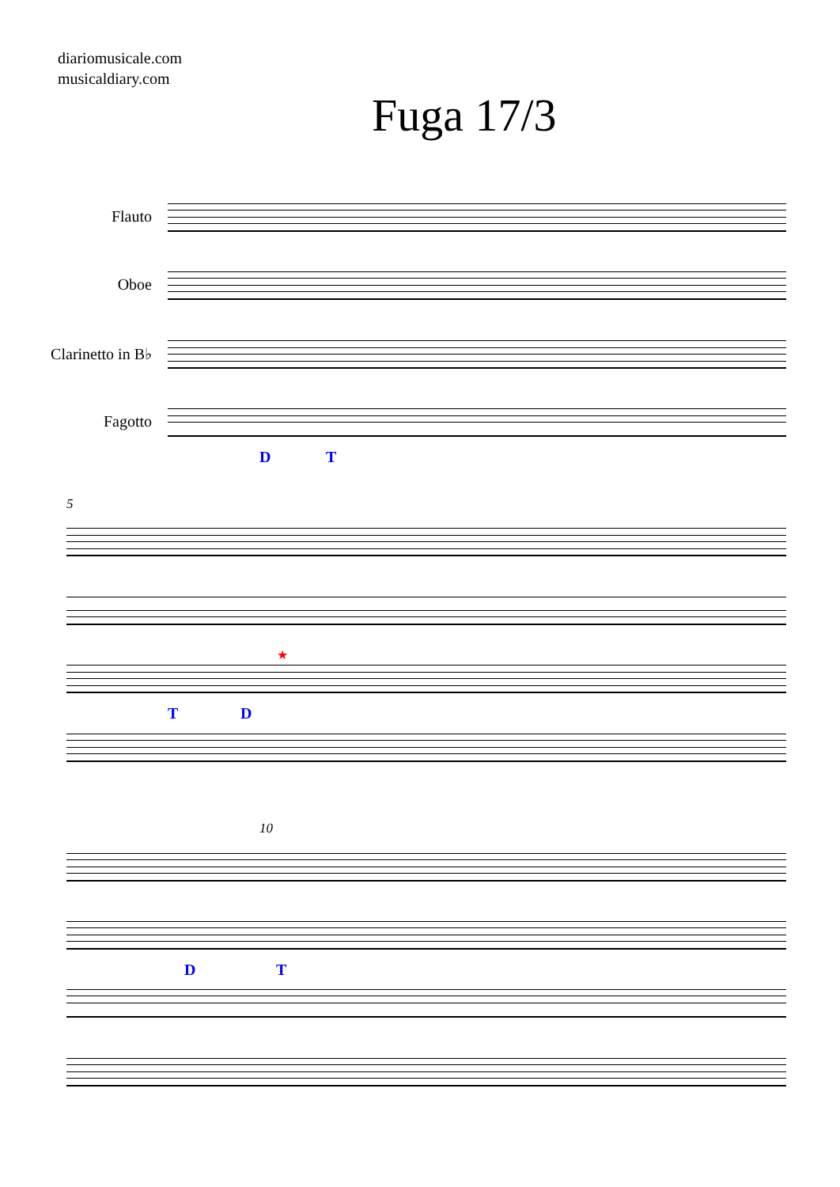diariomusicale.com
musicaldiary.com
Fuga 17/3
Flauto
Oboe
Clarinetto in B♭
Fagotto
D T
5
★
T D
10
D T